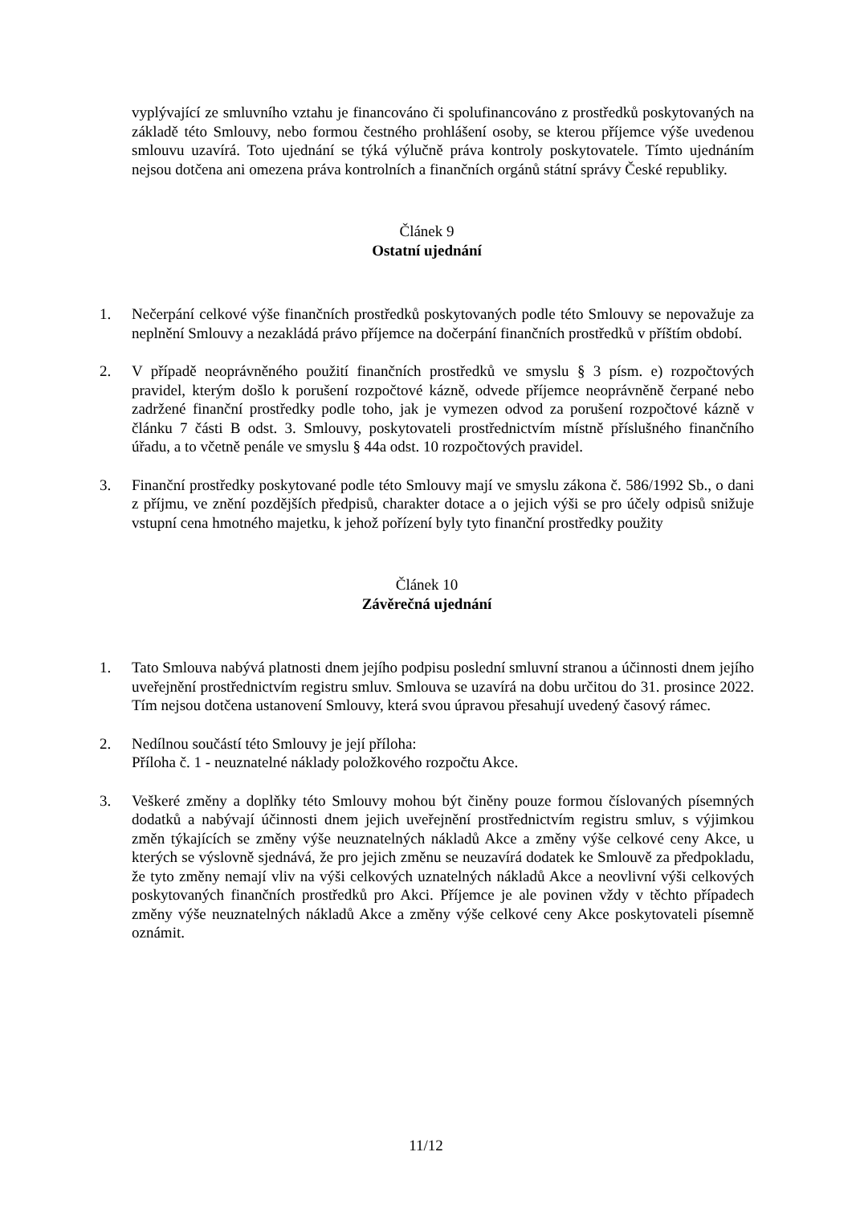vyplývající ze smluvního vztahu je financováno či spolufinancováno z prostředků poskytovaných na základě této Smlouvy, nebo formou čestného prohlášení osoby, se kterou příjemce výše uvedenou smlouvu uzavírá. Toto ujednání se týká výlučně práva kontroly poskytovatele. Tímto ujednáním nejsou dotčena ani omezena práva kontrolních a finančních orgánů státní správy České republiky.
Článek 9
Ostatní ujednání
1. Nečerpání celkové výše finančních prostředků poskytovaných podle této Smlouvy se nepovažuje za neplnění Smlouvy a nezakládá právo příjemce na dočerpání finančních prostředků v příštím období.
2. V případě neoprávněného použití finančních prostředků ve smyslu § 3 písm. e) rozpočtových pravidel, kterým došlo k porušení rozpočtové kázně, odvede příjemce neoprávněně čerpané nebo zadržené finanční prostředky podle toho, jak je vymezen odvod za porušení rozpočtové kázně v článku 7 části B odst. 3. Smlouvy, poskytovateli prostřednictvím místně příslušného finančního úřadu, a to včetně penále ve smyslu § 44a odst. 10 rozpočtových pravidel.
3. Finanční prostředky poskytované podle této Smlouvy mají ve smyslu zákona č. 586/1992 Sb., o dani z příjmu, ve znění pozdějších předpisů, charakter dotace a o jejich výši se pro účely odpisů snižuje vstupní cena hmotného majetku, k jehož pořízení byly tyto finanční prostředky použity
Článek 10
Závěrečná ujednání
1. Tato Smlouva nabývá platnosti dnem jejího podpisu poslední smluvní stranou a účinnosti dnem jejího uveřejnění prostřednictvím registru smluv. Smlouva se uzavírá na dobu určitou do 31. prosince 2022. Tím nejsou dotčena ustanovení Smlouvy, která svou úpravou přesahují uvedený časový rámec.
2. Nedílnou součástí této Smlouvy je její příloha:
Příloha č. 1 - neuznatelné náklady položkového rozpočtu Akce.
3. Veškeré změny a doplňky této Smlouvy mohou být činěny pouze formou číslovaných písemných dodatků a nabývají účinnosti dnem jejich uveřejnění prostřednictvím registru smluv, s výjimkou změn týkajících se změny výše neuznatelných nákladů Akce a změny výše celkové ceny Akce, u kterých se výslovně sjednává, že pro jejich změnu se neuzavírá dodatek ke Smlouvě za předpokladu, že tyto změny nemají vliv na výši celkových uznatelných nákladů Akce a neovlivní výši celkových poskytovaných finančních prostředků pro Akci. Příjemce je ale povinen vždy v těchto případech změny výše neuznatelných nákladů Akce a změny výše celkové ceny Akce poskytovateli písemně oznámit.
11/12